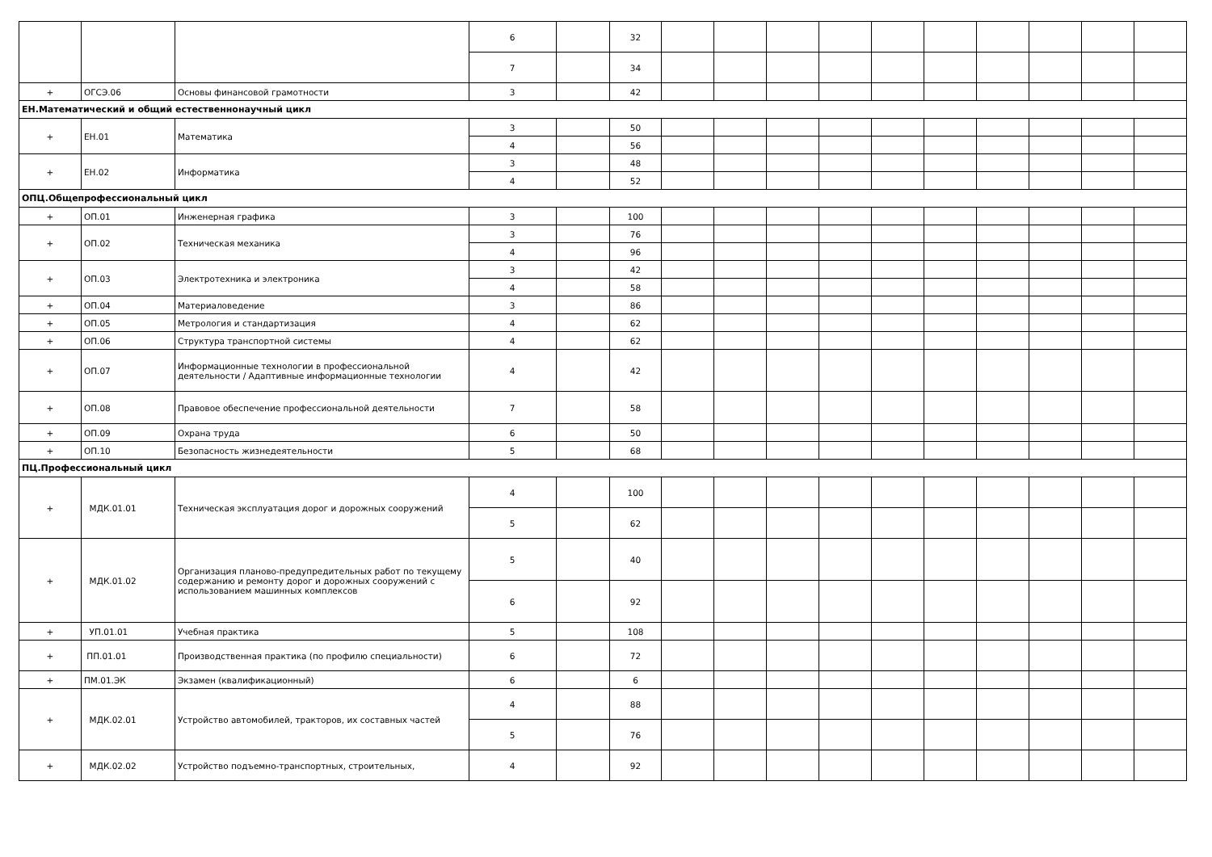| | | | 6 | | 32 | | | | | | | | | | |
| | | | 7 | | 34 | | | | | | | | | | |
| + | ОГСЭ.06 | Основы финансовой грамотности | 3 | | 42 | | | | | | | | | | |
| ЕН.Математический и общий естественнонаучный цикл | | | | | | | | | | | | | | | |
| + | ЕН.01 | Математика | 3 | | 50 | | | | | | | | | | |
| | | | 4 | | 56 | | | | | | | | | | |
| + | ЕН.02 | Информатика | 3 | | 48 | | | | | | | | | | |
| | | | 4 | | 52 | | | | | | | | | | |
| ОПЦ.Общепрофессиональный цикл | | | | | | | | | | | | | | | |
| + | ОП.01 | Инженерная графика | 3 | | 100 | | | | | | | | | | |
| + | ОП.02 | Техническая механика | 3 | | 76 | | | | | | | | | | |
| | | | 4 | | 96 | | | | | | | | | | |
| + | ОП.03 | Электротехника и электроника | 3 | | 42 | | | | | | | | | | |
| | | | 4 | | 58 | | | | | | | | | | |
| + | ОП.04 | Материаловедение | 3 | | 86 | | | | | | | | | | |
| + | ОП.05 | Метрология и стандартизация | 4 | | 62 | | | | | | | | | | |
| + | ОП.06 | Структура транспортной системы | 4 | | 62 | | | | | | | | | | |
| + | ОП.07 | Информационные технологии в профессиональной деятельности / Адаптивные информационные технологии | 4 | | 42 | | | | | | | | | | |
| + | ОП.08 | Правовое обеспечение профессиональной деятельности | 7 | | 58 | | | | | | | | | | |
| + | ОП.09 | Охрана труда | 6 | | 50 | | | | | | | | | | |
| + | ОП.10 | Безопасность жизнедеятельности | 5 | | 68 | | | | | | | | | | |
| ПЦ.Профессиональный цикл | | | | | | | | | | | | | | | |
| + | МДК.01.01 | Техническая эксплуатация дорог и дорожных сооружений | 4 | | 100 | | | | | | | | | | |
| | | | 5 | | 62 | | | | | | | | | | |
| + | МДК.01.02 | Организация планово-предупредительных работ по текущему содержанию и ремонту дорог и дорожных сооружений с использованием машинных комплексов | 5 | | 40 | | | | | | | | | | |
| | | | 6 | | 92 | | | | | | | | | | |
| + | УП.01.01 | Учебная практика | 5 | | 108 | | | | | | | | | | |
| + | ПП.01.01 | Производственная практика (по профилю специальности) | 6 | | 72 | | | | | | | | | | |
| + | ПМ.01.ЭК | Экзамен (квалификационный) | 6 | | 6 | | | | | | | | | | |
| + | МДК.02.01 | Устройство автомобилей, тракторов, их составных частей | 4 | | 88 | | | | | | | | | | |
| | | | 5 | | 76 | | | | | | | | | | |
| + | МДК.02.02 | Устройство подъемно-транспортных, строительных, | 4 | | 92 | | | | | | | | | | |